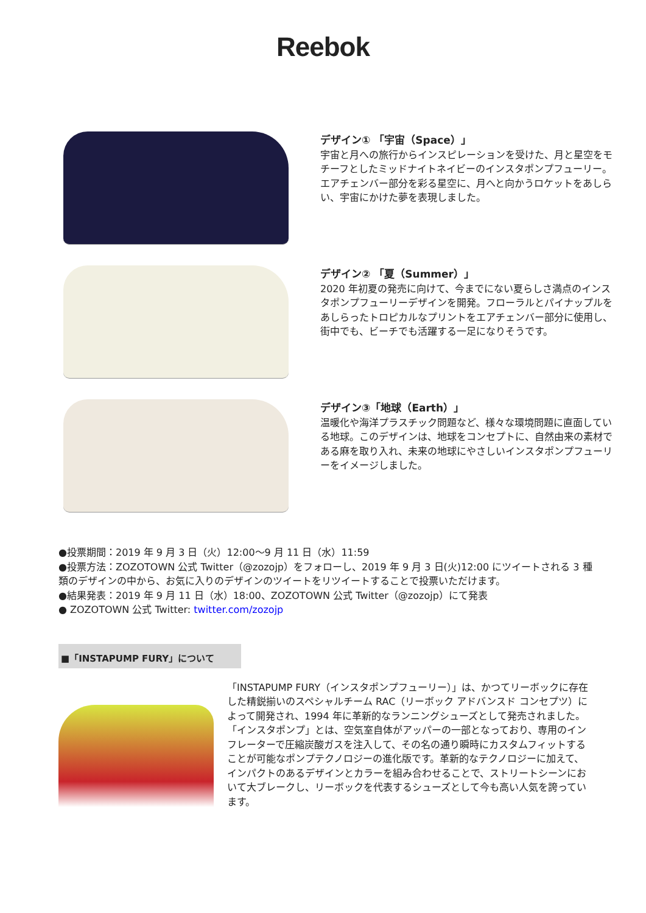Reebok
デザイン① 「宇宙（Space）」
宇宙と月への旅行からインスピレーションを受けた、月と星空をモチーフとしたミッドナイトネイビーのインスタポンプフューリー。エアチェンバー部分を彩る星空に、月へと向かうロケットをあしらい、宇宙にかけた夢を表現しました。
デザイン② 「夏（Summer）」
2020 年初夏の発売に向けて、今までにない夏らしさ満点のインスタポンプフューリーデザインを開発。フローラルとパイナップルをあしらったトロピカルなプリントをエアチェンバー部分に使用し、街中でも、ビーチでも活躍する一足になりそうです。
デザイン③「地球（Earth）」
温暖化や海洋プラスチック問題など、様々な環境問題に直面している地球。このデザインは、地球をコンセプトに、自然由来の素材である麻を取り入れ、未来の地球にやさしいインスタポンプフューリーをイメージしました。
●投票期間：2019 年 9 月 3 日（火）12:00～9 月 11 日（水）11:59
●投票方法：ZOZOTOWN 公式 Twitter（@zozojp）をフォローし、2019 年 9 月 3 日(火)12:00 にツイートされる 3 種類のデザインの中から、お気に入りのデザインのツイートをリツイートすることで投票いただけます。
●結果発表：2019 年 9 月 11 日（水）18:00、ZOZOTOWN 公式 Twitter（@zozojp）にて発表
● ZOZOTOWN 公式 Twitter: twitter.com/zozojp
■「INSTAPUMP FURY」について
「INSTAPUMP FURY（インスタポンプフューリー）」は、かつてリーボックに存在した精鋭揃いのスペシャルチーム RAC（リーボック アドバンスド コンセプツ）によって開発され、1994 年に革新的なランニングシューズとして発売されました。「インスタポンプ」とは、空気室自体がアッパーの一部となっており、専用のインフレーターで圧縮炭酸ガスを注入して、その名の通り瞬時にカスタムフィットすることが可能なポンプテクノロジーの進化版です。革新的なテクノロジーに加えて、インパクトのあるデザインとカラーを組み合わせることで、ストリートシーンにおいて大ブレークし、リーボックを代表するシューズとして今も高い人気を誇っています。